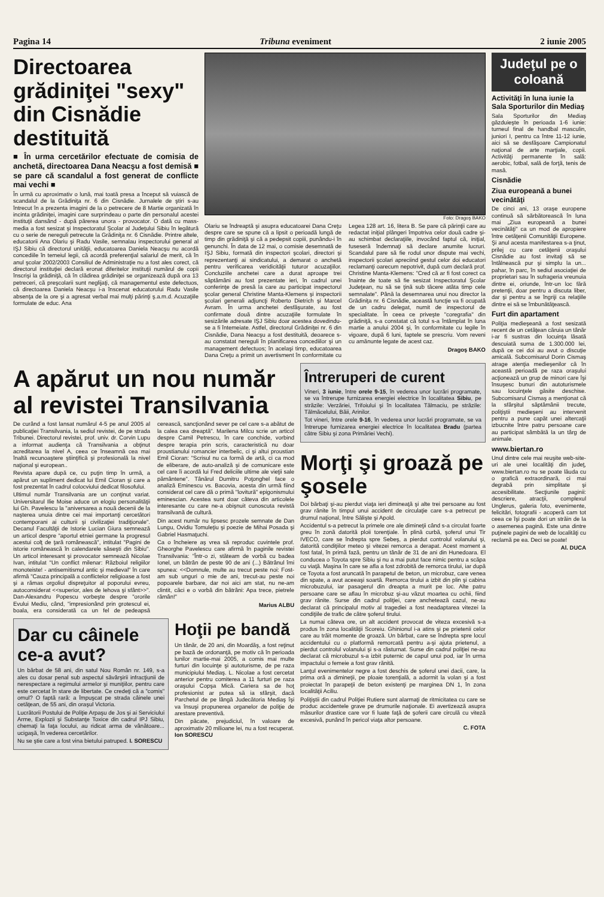Pagina 14 Tribuna eveniment 2 iunie 2005
Directoarea grădiniţei "sexy" din Cisnădie destituită
■ În urma cercetărilor efectuate de comisia de anchetă, directoarea Dana Neacşu a fost demisă ■ se pare că scandalul a fost generat de conflicte mai vechi ■
În urmă cu aproximativ o lună, mai toată presa a început să vuiască de scandalul de la Grădiniţa nr. 6 din Cisnădie. Jurnalele de ştiri s-au întrecut în a prezenta imagini de la o petrecere de 8 Martie organizată în incinta grădiniţei, imagini care surprindeau o parte din personalul acestei instituţii dansând - după părerea unora - provocator. O dată cu mass-media a fost sesizat şi Inspectoratul Şcolar al Judeţului Sibiu în legătură cu o serie de nereguli petrecute la Grădiniţa nr. 6 Cisnădie. Printre altele, educatorii Ana Olariu şi Radu Vasile, semnalau inspectorului general al IŞJ Sibiu că directorul unităţii, educatoarea Daniela Neacşu nu acordă concediile în temeiul legii, că acordă preferenţial salariul de merit, că în anul şcolar 2002/2003 Consiliul de Administraţie nu a fost ales corect, că directorul instituţiei declară eronat diferitelor instituţii numărul de copii înscrişi la grădiniţă, că în clădirea grădiniţei se organizează după ora 13 petreceri, că preşcolarii sunt neglijaţi, că managementul este defectuos, că directoarea Daniela Neacşu i-a înscenat educatorului Radu Vasile absenţa de la ore şi a agresat verbal mai mulţi părinţi ş.a.m.d. Acuzaţiile formulate de educ. Ana
Foto: Dragoş BAKO
Olariu se îndreaptă şi asupra educatoarei Dana Creţu despre care se spune că a lipsit o perioadă lungă de timp din grădiniţă şi că a pedepsit copiii, punându-i în genunchi. În data de 12 mai, o comisie desemnată de IŞJ Sibiu, formată din inspectori şcolari, directori şi reprezentanţi ai sindicatului, a demarat o anchetă pentru verificarea veridicităţii tuturor acuzaţiilor. Concluziile anchetei care a durat aproape trei săptămâni au fost prezentate ieri, în cadrul unei conferinţe de presă la care au participat inspectorul şcolar general Christine Manta-Klemens şi inspectorii şcolari generali adjuncţi Roberto Dietrich şi Marcel Avram. În urma anchetei desfăşurate, au fost confirmate două dintre acuzaţiile formulate în sesizările adresate IŞJ Sibiu doar acestea dovedindu-se a fi întemeiate. Astfel, directorul Grădiniţei nr. 6 din Cisnădie, Dana Neacşu a fost destituită, deoarece s-au constatat nereguli în planificarea concediilor şi un management defectuos; în acelaşi timp, educatoarea Dana Creţu a primit un avertisment în conformitate cu Legea 128 art. 16, litera B. Se pare că părinţii care au redactat iniţial plângeri împotriva celor două cadre şi-au schimbat declaraţiile, invocând faptul că, iniţial, fuseseră îndemnaţi să declare anumite lucruri. Scandalul pare să fie rodul unor dispute mai vechi, inspectorii şcolari apreciind gestul celor doi educatori reclamanţi oarecum nepotrivit, după cum declară prof. Christine Manta-Klemens: "Cred că ar fi fost corect ca înainte de toate să fie sesizat Inspectoratul Şcolar Judeţean, nu să se ţină sub tăcere atâta timp cele semnalate". Până la desemnarea unui nou director la Grădiniţa nr. 6 Cisnădie, această funcţie va fi ocupată de un cadru delegat, numit de inspectorul de specialitate. În ceea ce priveşte "coregrafia" din grădiniţă, s-a constatat că totul s-a întâmplat în luna martie a anului 2004 şi, în conformitate cu legile în vigoare, după 6 luni, faptele se prescriu. Vom reveni cu amănunte legate de acest caz.
Dragoş BAKO
A apărut un nou număr al revistei Transilvania
De curând a fost lansat numărul 4-5 pe anul 2005 al publicaţiei Transilvania, la sediul revistei, de pe strada Tribunei. Directorul revistei, prof. univ. dr. Corvin Lupu a informat audienţa că Transilvania a obţinut acreditarea la nivel A, ceea ce înseamnă cea mai înaltă recunoaştere ştiinţifică şi profesională la nivel naţional şi european..
Revista apare după ce, cu puţin timp în urmă, a apărut un supliment dedicat lui Emil Cioran şi care a fost prezentat în cadrul colocviului dedicat filosofului.
Ultimul număr Transilvania are un conţinut variat. Universitarul Ilie Moise aduce un elogiu personalităţii lui Gh. Pavelescu la "aniversarea a nouă decenii de la naşterea unuia dintre cei mai importanţi cercetători contemporani ai culturii şi civilizaţiei tradiţionale". Decanul Facultăţii de Istorie Lucian Giura semnează un articol despre "aportul etniei germane la progresul acestui colţ de ţară românească", intitulat "Pagini de istorie românească în calendarele săseşti din Sibiu". Un articol interesant şi provocator semnează Nicolae Ivan, intitulat "Un conflict milenar: Războiul religiilor monoteiste! - antisemitismul antic şi medieval" în care afirmă "Cauza principală a conflictelor religioase a fost şi a rămas orgoliul dispreţuitor al poporului evreu, autoconsiderat <<superior, ales de Iehova şi sfânt>>". Dan-Alexandru Popescu vorbeşte despre "ororile Evului Mediu, când, "impresionând prin grotescul ei, boala, era considerată ca un fel de pedeapsă cerească, sancţionând sever pe cel care s-a abătut de la calea cea dreaptă". Marilena Milcu scrie un articol despre Camil Petrescu, în care conchide, vorbind despre terapia prin scris, caracteristică nu doar proustianului romancier interbelic, ci şi altui proustian Emil Cioran: "Scrisul nu ca formă de artă, ci ca mod de eliberare, de auto-analiză şi de comunicare este cel care îi acordă lui Fred deliciile ultime ale vieţii sale pământene". Tânărul Dumitru Poţonghel face o analiză Eminescu vs. Bacovia, acesta din urmă fiind considerat cel care dă o primă "lovitură" epigonismului eminescian. Acestea sunt doar câteva din articolele interesante cu care ne-a obişnuit cunoscuta revistă transilvană de cultură.
Din acest număr nu lipsesc prozele semnate de Dan Lungu, Ovidiu Tomuleţiu şi poezie de Mihai Posada şi Gabriel Hasmaţuchi.
Ca o încheiere aş vrea să reproduc cuvintele prof. Gheorghe Pavelescu care afirmă în paginile revistei Transilvania: "Într-o zi, stăteam de vorbă cu badea Ionel, un bătrân de peste 90 de ani (...) Bătrânul îmi spunea: <<Domnule, multe au trecut peste noi: Fost-am sub unguri o mie de ani, trecut-au peste noi popoarele barbare, dar noi aici am stat, nu ne-am clintit, căci e o vorbă din bătrâni: Apa trece, pietrele rămân!"
Marius ALBU
Dar cu câinele ce-a avut?
Un bărbat de 58 ani, din satul Nou Român nr. 149, s-a ales cu dosar penal sub aspectul săvârşirii infracţiunii de nerespectare a regimului armelor şi muniţiilor, pentru care este cercetat în stare de libertate. Ce credeţi că a "comis" omul? O faptă rară: a împuşcat pe strada câinele unei cetăţean, de 55 ani, din oraşul Victoria.
Lucrătorii Postului de Poliţie Arpaşu de Jos şi ai Serviciului Arme, Explozii şi Substanţe Toxice din cadrul IPJ Sibiu, chemaţi la faţa locului, au ridicat arma de vânătoare... ucigaşă, în vederea cercetărilor.
Nu se ştie care a fost vina bietului patruped. I. SORESCU
Hoţii pe bandă
Un tânăr, de 20 ani, din Moardăş, a fost reţinut pe bază de ordonanţă, pe motiv că în perioada lunilor martie-mai 2005, a comis mai multe furturi din locuinţe şi autoturisme, de pe raza municipiului Mediaş. L. Nicolae a fost cercetat anterior pentru comiterea a 11 furturi pe raza oraşului Copşa Mică. Cariera sa de hoţ profesionist ar putea să ia sfârşit, dacă Parchetul de pe lângă Judecătoria Mediaş îşi va însuşi propunerea organelor de poliţie de arestare preventivă.
Din păcate, prejudiciul, în valoare de aproximativ 20 milioane lei, nu a fost recuperat. Ion SORESCU
Întreruperi de curent
Vineri, 3 iunie, între orele 9-15, în vederea unor lucrări programate, se va întrerupe furnizarea energiei electrice în localitatea Sibiu, pe străzile: Verzăriei, Trifoiului şi în localitatea Tălmaciu, pe străzile: Tălmăcelului, Băii, Arinilor.
Tot vineri, între orele 9-16, în vederea unor lucrări programate, se va întrerupe furnizarea energiei electrice în localitatea Bradu (partea către Sibiu şi zona Primăriei Vechi).
Morţi şi groază pe şosele
Doi bărbaţi şi-au pierdut viaţa ieri dimineaţă şi alte trei persoane au fost grav rănite în timpul unui accident de circulaţie care s-a petrecut pe drumul naţional, între Sălişte şi Apold.
Accidentul s-a petrecut la primele ore ale dimineţii când s-a circulat foarte greu în zonă datorită ploii torenţiale. În plină curbă, şoferul unui Tir IVECO, care se îndrepta spre Sebeş, a pierdut controlul volanului şi, datorită condiţiilor meteo şi vitezei remorca a derapat. Acest moment a fost fatal, în primă fază, pentru un tânăr de 31 de ani din Hunedoara. El conducea o Toyota spre Sibiu şi nu a mai putut face nimic pentru a scăpa cu viaţă. Maşina în care se afla a fost zdrobită de remorca tirului, iar după ce Toyota a fost aruncată în parapetul de beton, un microbuz, care venea din spate, a avut aceeaşi soartă. Remorca tirului a izbit din plin şi cabina microbuzului, iar pasagerul din dreapta a murit pe loc. Alte patru persoane care se aflau în microbuz şi-au văzut moartea cu ochii, fiind grav rănite. Surse din cadrul poliţiei, care anchetează cazul, ne-au declarat că principalul motiv al tragediei a fost neadaptarea vitezei la condiţiile de trafic de către şoferul tirului.
La numai câteva ore, un alt accident provocat de viteza excesivă s-a produs în zona localităţii Scoreiu. Ghinionul i-a atins şi pe prietenii celor care au trăit momente de groază. Un bărbat, care se îndrepta spre locul accidentului cu o platformă remorcată pentru a-şi ajuta prietenul, a pierdut controlul volanului şi s-a răsturnat. Surse din cadrul poliţiei ne-au declarat că microbuzul s-a izbit puternic de capul unui pod, iar în urma impactului o femeie a fost grav rănită.
Lanţul evenimentelor negre a fost deschis de şoferul unei dacii, care, la prima oră a dimineţii, pe ploaie torenţială, a adormit la volan şi a fost proiectat în parapeţii de beton existenţi pe marginea DN 1, în zona localităţii Aciliu.
Poliţiştii din cadrul Poliţiei Rutiere sunt alarmaţi de ritmicitatea cu care se produc accidentele grave pe drumurile naţionale. Ei avertizează asupra măsurilor drastice care vor fi luate faţă de şoferii care circulă cu viteză excesivă, punând în pericol viaţa altor persoane.
C. FOTA
Judeţul pe o coloană
Activităţi în luna iunie la Sala Sporturilor din Mediaş
Sala Sporturilor din Mediaş găzduieşte în perioada 1-6 iunie: turneul final de handbal masculin, juniori I, pentru ca între 11-12 iunie, aici să se desfăşoare Campionatul naţional de arte marţiale, copii. Activităţi permanente în sală: aerobic, fotbal, sală de forţă, tenis de masă.
Cisnădie
Ziua europeană a bunei vecinătăţi
De cinci ani, 13 oraşe europene continuă să sărbătorească în luna mai „Ziua europeană a bunei vecinătăţi" ca un mod de apropiere între cetăţenii Comunităţii Europene. Şi anul acesta manifestarea s-a ţinut, prilej cu care cetăţenii oraşului Cisnădie au fost invitaţi să se întâlnească pur şi simplu la un... pahar, în parc, în sediul asociaţiei de proprietari sau în sufrageria vreunuia dintre ei, oriunde, într-un loc fără pretenţii, doar pentru a discuta liber, dar şi pentru a se îngriji ca relaţiile dintre ei să se îmbunătăţească.
Furt din apartament
Poliţia medieşeană a fost sesizată recent de un cetăţean căruia un tânăr i-ar fi sustras din locuinţa lăsată descuiată suma de 1.300.000 lei, după ce cei doi au avut o discuţie amicală. Subcomisarul Dorin Cismaş atrage atenţia medieşenilor că în această perioadă pe raza oraşului acţionează un grup de minori care îşi însuşesc bunuri din autoturismele sau locuinţele găsite deschise. Subcomisarul Cismaş a menţionat că la sfârşitul săptămânii trecute, poliţiştii medieşeni au intervenit pentru a pune capăt unei altercaţii izbucnite între patru persoane care au participat sâmbătă la un târg de animale.
www.biertan.ro
Unul dintre cele mai reuşite web-site-uri ale unei localităţi din judeţ, www.biertan.ro nu se poate lăuda cu o grafică extraordinară, ci mai degrabă prin simplitate şi accesibilitate. Secţiunile paginii: descriere, atracţii, complexul Unglerus, galeria foto, evenimente, felicitări, fotografii - acoperă cam tot ceea ce îşi poate dori un străin de la o asemenea pagină. Este una dintre puţinele pagini de web de localităţi cu reclamă pe ea. Deci se poate!
Al. DUCA